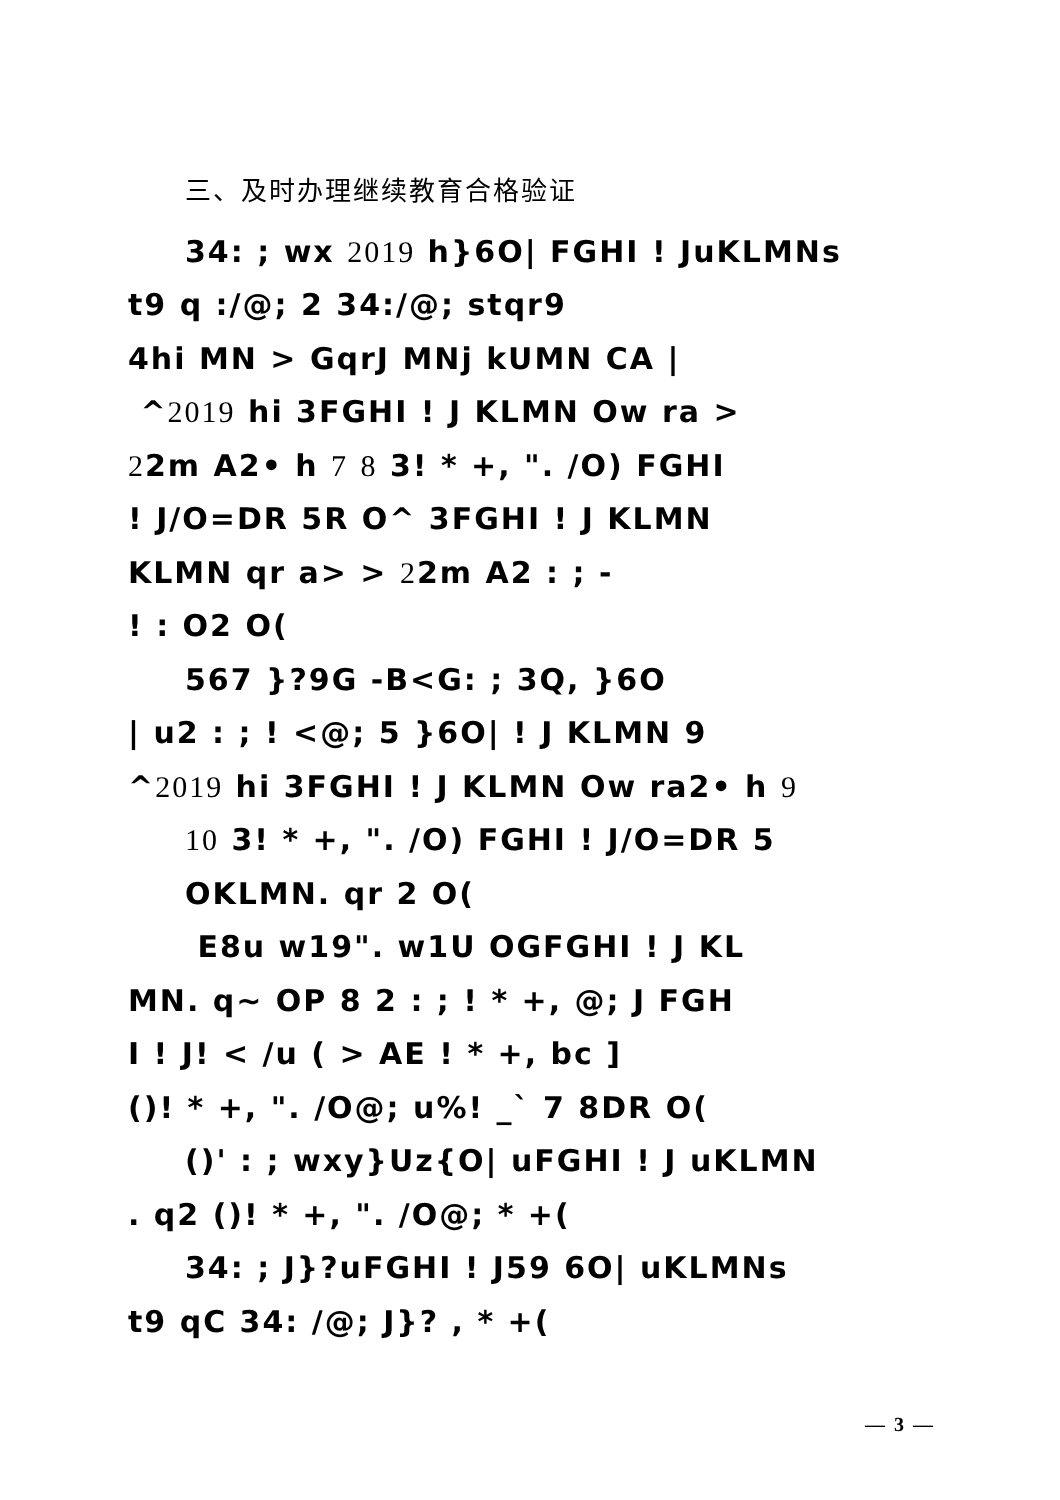三、及时办理继续教育合格验证
34: ; wx 2019 h}6O| FGHI ! JuKLMNs
t9 q :/@; 2 34:/@; stqr9
4hi MN > GqrJ MNj kUMN CA |
^2019 hi 3FGHI ! J KLMN Ow ra >
22m A2• h 7 8 3! * +, ". /O) FGHI
! J/O=DR 5R O^ 3FGHI ! J KLMN
KLMN qr a> > 22m A2 : ; -
! : O2 O(
567 }?9G -B<G: ; 3Q, }6O
| u2 : ; ! <@; 5 }6O| ! J KLMN 9
^2019 hi 3FGHI ! J KLMN Ow ra2• h 9
10 3! * +, ". /O) FGHI ! J/O=DR 5
OKLMN. qr 2 O(
E8u w19". w1U OGFGHI ! J KL
MN. q~ OP 8 2 : ; ! * +, @; J FGH
I ! J! < /u ( > AE ! * +, bc ]
()! * +, ". /O@; u%! _` 7 8DR O(
()' : ; wxy}Uz{O| uFGHI ! J uKLMN
. q2 ()! * +, ". /O@; * +(
34: ; J}?uFGHI ! J59 6O| uKLMNs
t9 qC 34: /@; J}? , * +(
— 3 —